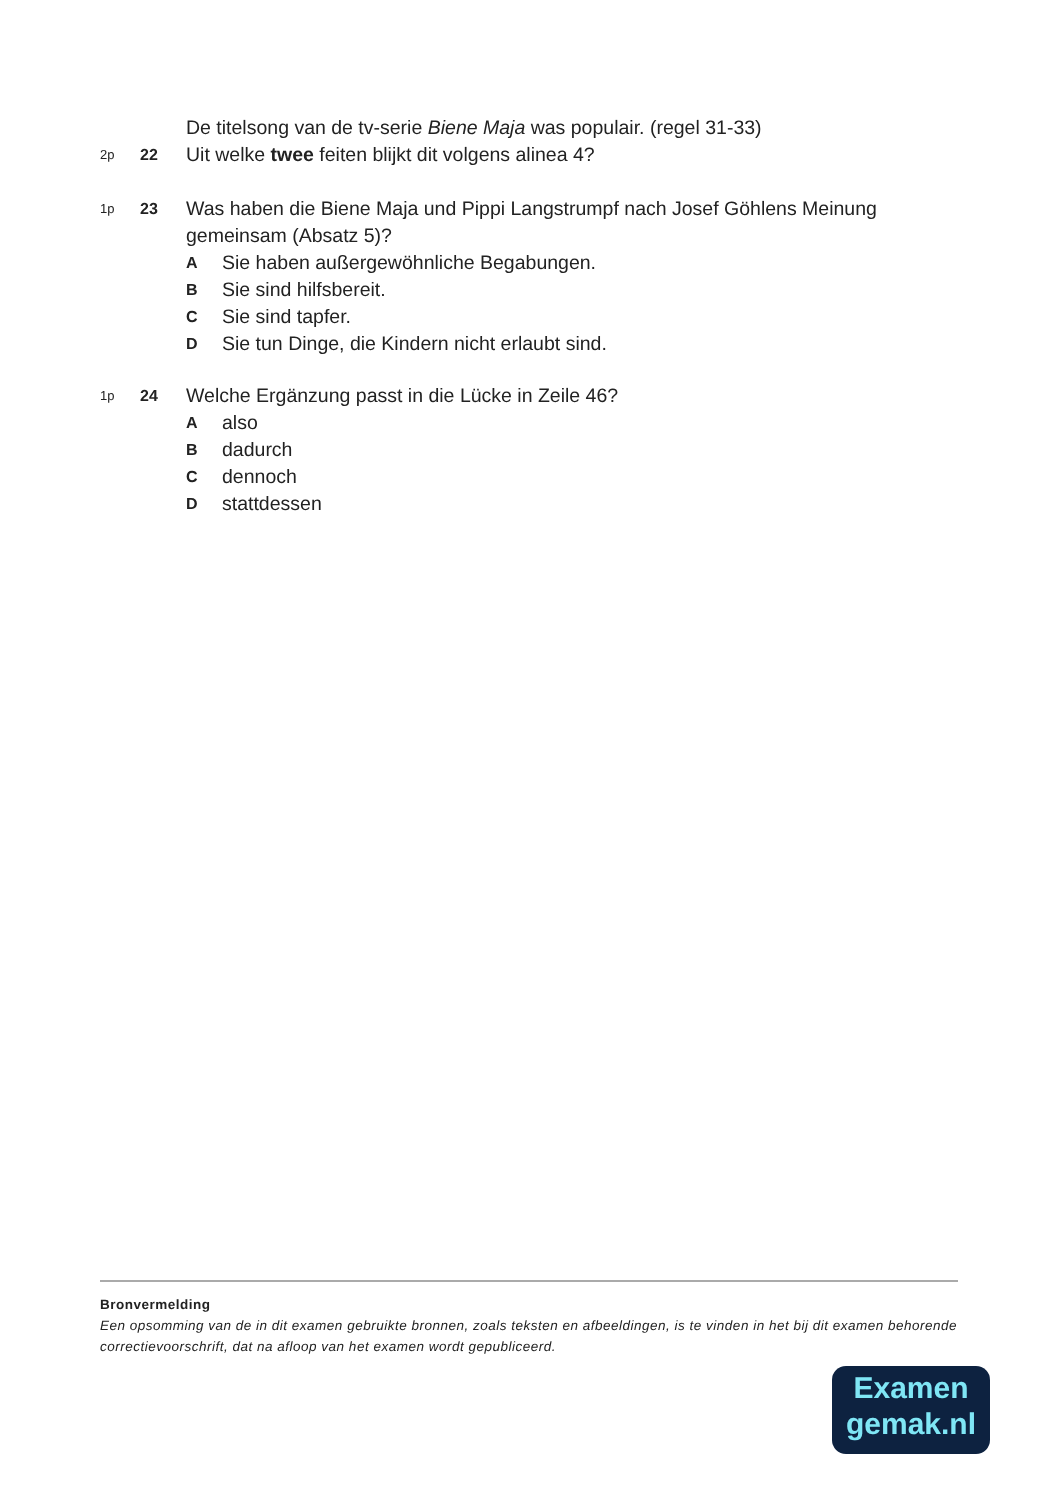De titelsong van de tv-serie Biene Maja was populair. (regel 31-33)
2p 22 Uit welke twee feiten blijkt dit volgens alinea 4?
1p 23 Was haben die Biene Maja und Pippi Langstrumpf nach Josef Göhlens Meinung gemeinsam (Absatz 5)?
A Sie haben außergewöhnliche Begabungen.
B Sie sind hilfsbereit.
C Sie sind tapfer.
D Sie tun Dinge, die Kindern nicht erlaubt sind.
1p 24 Welche Ergänzung passt in die Lücke in Zeile 46?
Aalso
Bdadurch
Cdennoch
Dstattdessen
Bronvermelding
Een opsomming van de in dit examen gebruikte bronnen, zoals teksten en afbeeldingen, is te vinden in het bij dit examen behorende correctievoorschrift, dat na afloop van het examen wordt gepubliceerd.
Examen
gemak.nl